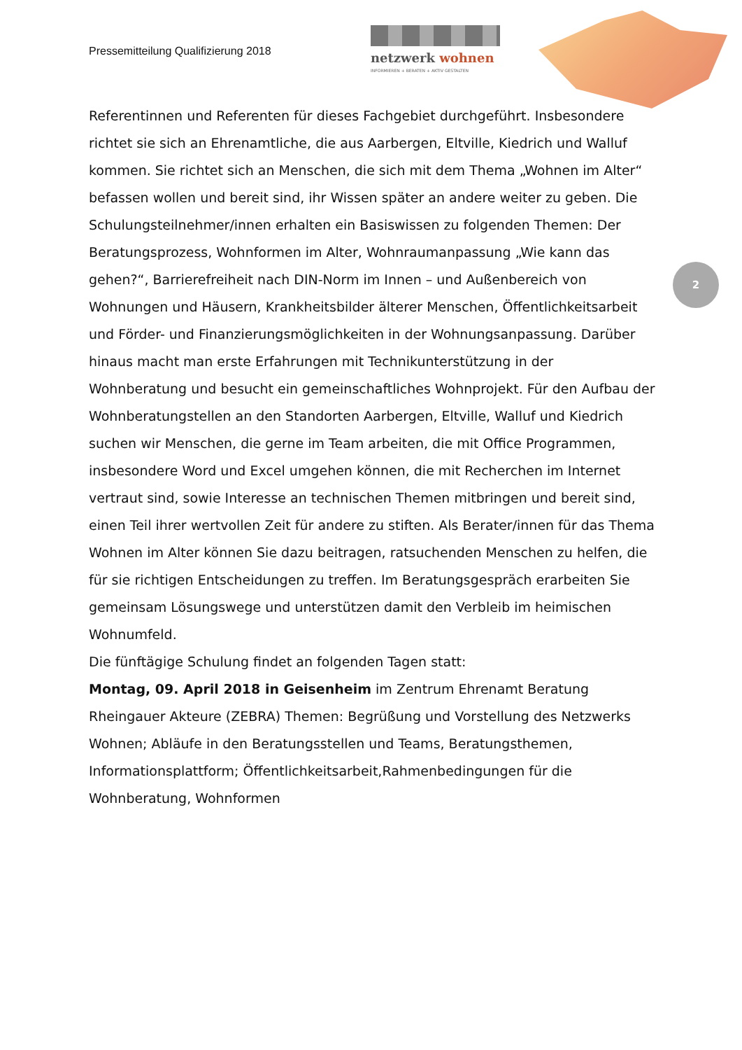Pressemitteilung Qualifizierung 2018
netzwerk wohnen
INFORMIEREN + BERATEN + AKTIV GESTALTEN
Referentinnen und Referenten für dieses Fachgebiet durchgeführt. Insbesondere richtet sie sich an Ehrenamtliche, die aus Aarbergen, Eltville, Kiedrich und Walluf kommen. Sie richtet sich an Menschen, die sich mit dem Thema „Wohnen im Alter“ befassen wollen und bereit sind, ihr Wissen später an andere weiter zu geben. Die Schulungsteilnehmer/innen erhalten ein Basiswissen zu folgenden Themen: Der Beratungsprozess, Wohnformen im Alter, Wohnraumanpassung „Wie kann das gehen?“, Barrierefreiheit nach DIN-Norm im Innen – und Außenbereich von Wohnungen und Häusern, Krankheitsbilder älterer Menschen, Öffentlichkeitsarbeit und Förder- und Finanzierungsmöglichkeiten in der Wohnungsanpassung. Darüber hinaus macht man erste Erfahrungen mit Technikunterstützung in der Wohnberatung und besucht ein gemeinschaftliches Wohnprojekt. Für den Aufbau der Wohnberatungstellen an den Standorten Aarbergen, Eltville, Walluf und Kiedrich suchen wir Menschen, die gerne im Team arbeiten, die mit Office Programmen, insbesondere Word und Excel umgehen können, die mit Recherchen im Internet vertraut sind, sowie Interesse an technischen Themen mitbringen und bereit sind, einen Teil ihrer wertvollen Zeit für andere zu stiften. Als Berater/innen für das Thema Wohnen im Alter können Sie dazu beitragen, ratsuchenden Menschen zu helfen, die für sie richtigen Entscheidungen zu treffen. Im Beratungsgespräch erarbeiten Sie gemeinsam Lösungswege und unterstützen damit den Verbleib im heimischen Wohnumfeld.
Die fünftägige Schulung findet an folgenden Tagen statt:
Montag, 09. April 2018 in Geisenheim im Zentrum Ehrenamt Beratung Rheingauer Akteure (ZEBRA) Themen: Begrüßung und Vorstellung des Netzwerks Wohnen; Abläufe in den Beratungsstellen und Teams, Beratungsthemen, Informationsplattform; Öffentlichkeitsarbeit,Rahmenbedingungen für die Wohnberatung, Wohnformen
2